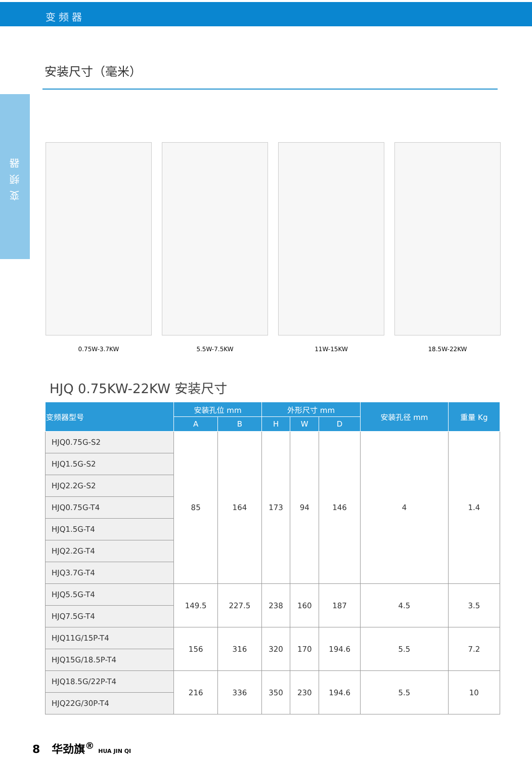变频器
变频器
安装尺寸（毫米）
0.75W-3.7KW
5.5W-7.5KW
11W-15KW
18.5W-22KW
HJQ 0.75KW-22KW 安装尺寸
| 变频器型号 | 安装孔位 mm | | 外形尺寸 mm | | | 安装孔径 mm | 重量 Kg |
| --- | --- | --- | --- | --- | --- | --- | --- |
| | A | B | H | W | D | | |
| HJQ0.75G-S2 | 85 | 164 | 173 | 94 | 146 | 4 | 1.4 |
| HJQ1.5G-S2 | | | | | | | |
| HJQ2.2G-S2 | | | | | | | |
| HJQ0.75G-T4 | | | | | | | |
| HJQ1.5G-T4 | | | | | | | |
| HJQ2.2G-T4 | | | | | | | |
| HJQ3.7G-T4 | | | | | | | |
| HJQ5.5G-T4 | 149.5 | 227.5 | 238 | 160 | 187 | 4.5 | 3.5 |
| HJQ7.5G-T4 | | | | | | | |
| HJQ11G/15P-T4 | 156 | 316 | 320 | 170 | 194.6 | 5.5 | 7.2 |
| HJQ15G/18.5P-T4 | | | | | | | |
| HJQ18.5G/22P-T4 | 216 | 336 | 350 | 230 | 194.6 | 5.5 | 10 |
| HJQ22G/30P-T4 | | | | | | | |
8 华劲旗<sup>®</sup> HUA JIN QI